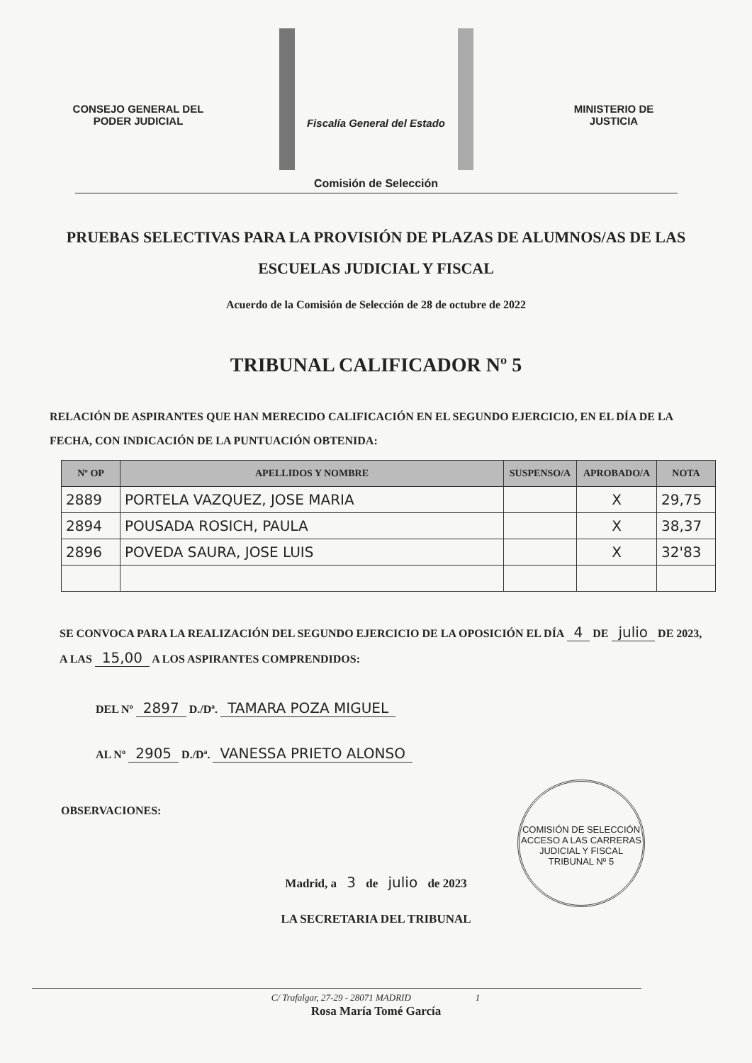CONSEJO GENERAL DEL
PODER JUDICIAL
Fiscalía General del Estado
MINISTERIO DE
JUSTICIA
Comisión de Selección
PRUEBAS SELECTIVAS PARA LA PROVISIÓN DE PLAZAS DE ALUMNOS/AS DE LAS ESCUELAS JUDICIAL Y FISCAL
Acuerdo de la Comisión de Selección de 28 de octubre de 2022
TRIBUNAL CALIFICADOR Nº 5
RELACIÓN DE ASPIRANTES QUE HAN MERECIDO CALIFICACIÓN EN EL SEGUNDO EJERCICIO, EN EL DÍA DE LA FECHA, CON INDICACIÓN DE LA PUNTUACIÓN OBTENIDA:
| Nº OP | APELLIDOS Y NOMBRE | SUSPENSO/A | APROBADO/A | NOTA |
| --- | --- | --- | --- | --- |
| 2889 | PORTELA VAZQUEZ, JOSE MARIA | | X | 29,75 |
| 2894 | POUSADA ROSICH, PAULA | | X | 38,37 |
| 2896 | POVEDA SAURA, JOSE LUIS | | X | 32'83 |
SE CONVOCA PARA LA REALIZACIÓN DEL SEGUNDO EJERCICIO DE LA OPOSICIÓN EL DÍA 4 DE julio DE 2023, A LAS 15,00 A LOS ASPIRANTES COMPRENDIDOS:
DEL Nº 2897 D./Dª. TAMARA POZA MIGUEL
AL Nº 2905 D./Dª. VANESSA PRIETO ALONSO
OBSERVACIONES:
Madrid, a 3 de julio de 2023
LA SECRETARIA DEL TRIBUNAL
COMISIÓN DE SELECCIÓN
ACCESO A LAS CARRERAS JUDICIAL Y FISCAL
TRIBUNAL Nº 5
Rosa María Tomé García
C/ Trafalgar, 27-29 - 28071 MADRID 1